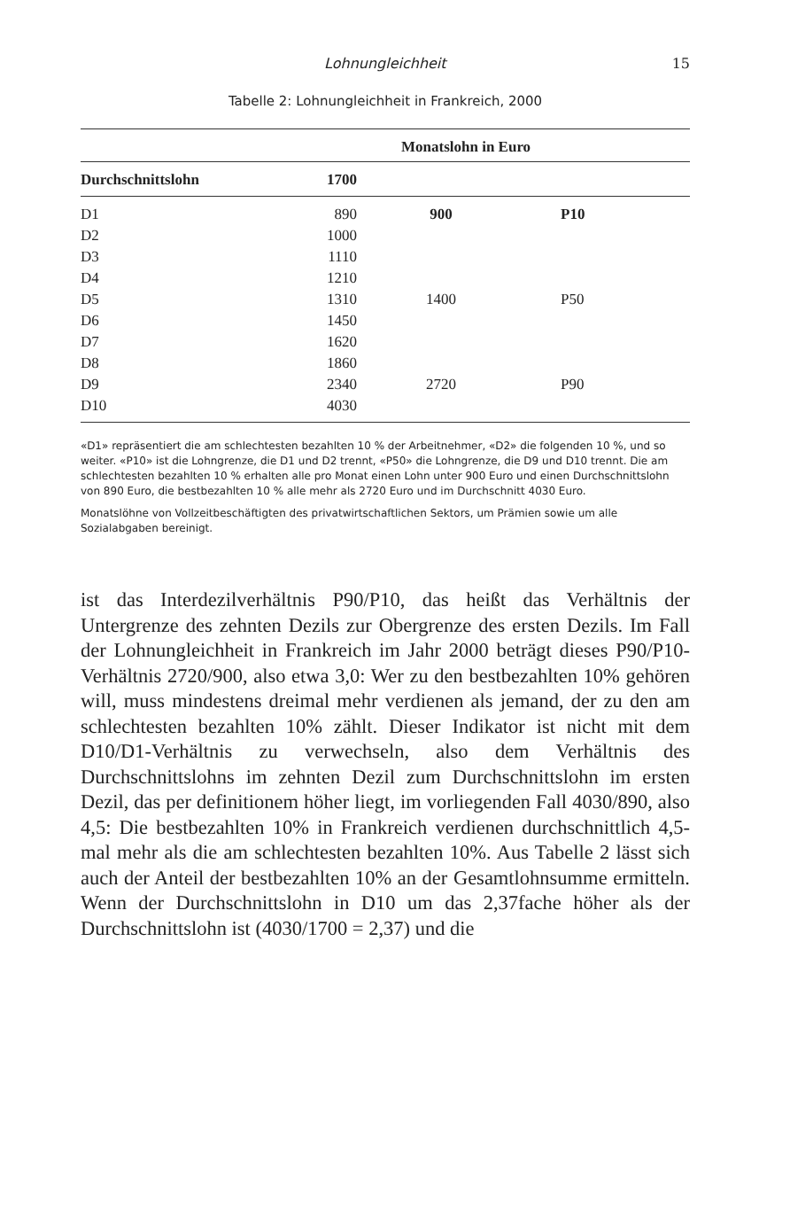Lohnungleichheit 15
Tabelle 2: Lohnungleichheit in Frankreich, 2000
| | | Monatslohn in Euro | |
| --- | --- | --- | --- |
| Durchschnittslohn | 1700 | | |
| D1 | 890 | 900 | P10 |
| D2 | 1000 | | |
| D3 | 1110 | | |
| D4 | 1210 | | |
| D5 | 1310 | 1400 | P50 |
| D6 | 1450 | | |
| D7 | 1620 | | |
| D8 | 1860 | | |
| D9 | 2340 | 2720 | P90 |
| D10 | 4030 | | |
«D1» repräsentiert die am schlechtesten bezahlten 10 % der Arbeitnehmer, «D2» die folgenden 10 %, und so weiter. «P10» ist die Lohngrenze, die D1 und D2 trennt, «P50» die Lohngrenze, die D9 und D10 trennt. Die am schlechtesten bezahlten 10 % erhalten alle pro Monat einen Lohn unter 900 Euro und einen Durchschnittslohn von 890 Euro, die bestbezahlten 10 % alle mehr als 2720 Euro und im Durchschnitt 4030 Euro.
Monatslöhne von Vollzeitbeschäftigten des privatwirtschaftlichen Sektors, um Prämien sowie um alle Sozialabgaben bereinigt.
ist das Interdezilverhältnis P90/P10, das heißt das Verhältnis der Untergrenze des zehnten Dezils zur Obergrenze des ersten Dezils. Im Fall der Lohnungleichheit in Frankreich im Jahr 2000 beträgt dieses P90/P10-Verhältnis 2720/900, also etwa 3,0: Wer zu den bestbezahlten 10% gehören will, muss mindestens dreimal mehr verdienen als jemand, der zu den am schlechtesten bezahlten 10% zählt. Dieser Indikator ist nicht mit dem D10/D1-Verhältnis zu verwechseln, also dem Verhältnis des Durchschnittslohns im zehnten Dezil zum Durchschnittslohn im ersten Dezil, das per definitionem höher liegt, im vorliegenden Fall 4030/890, also 4,5: Die bestbezahlten 10% in Frankreich verdienen durchschnittlich 4,5-mal mehr als die am schlechtesten bezahlten 10%. Aus Tabelle 2 lässt sich auch der Anteil der bestbezahlten 10% an der Gesamtlohnsumme ermitteln. Wenn der Durchschnittslohn in D10 um das 2,37fache höher als der Durchschnittslohn ist (4030/1700 = 2,37) und die